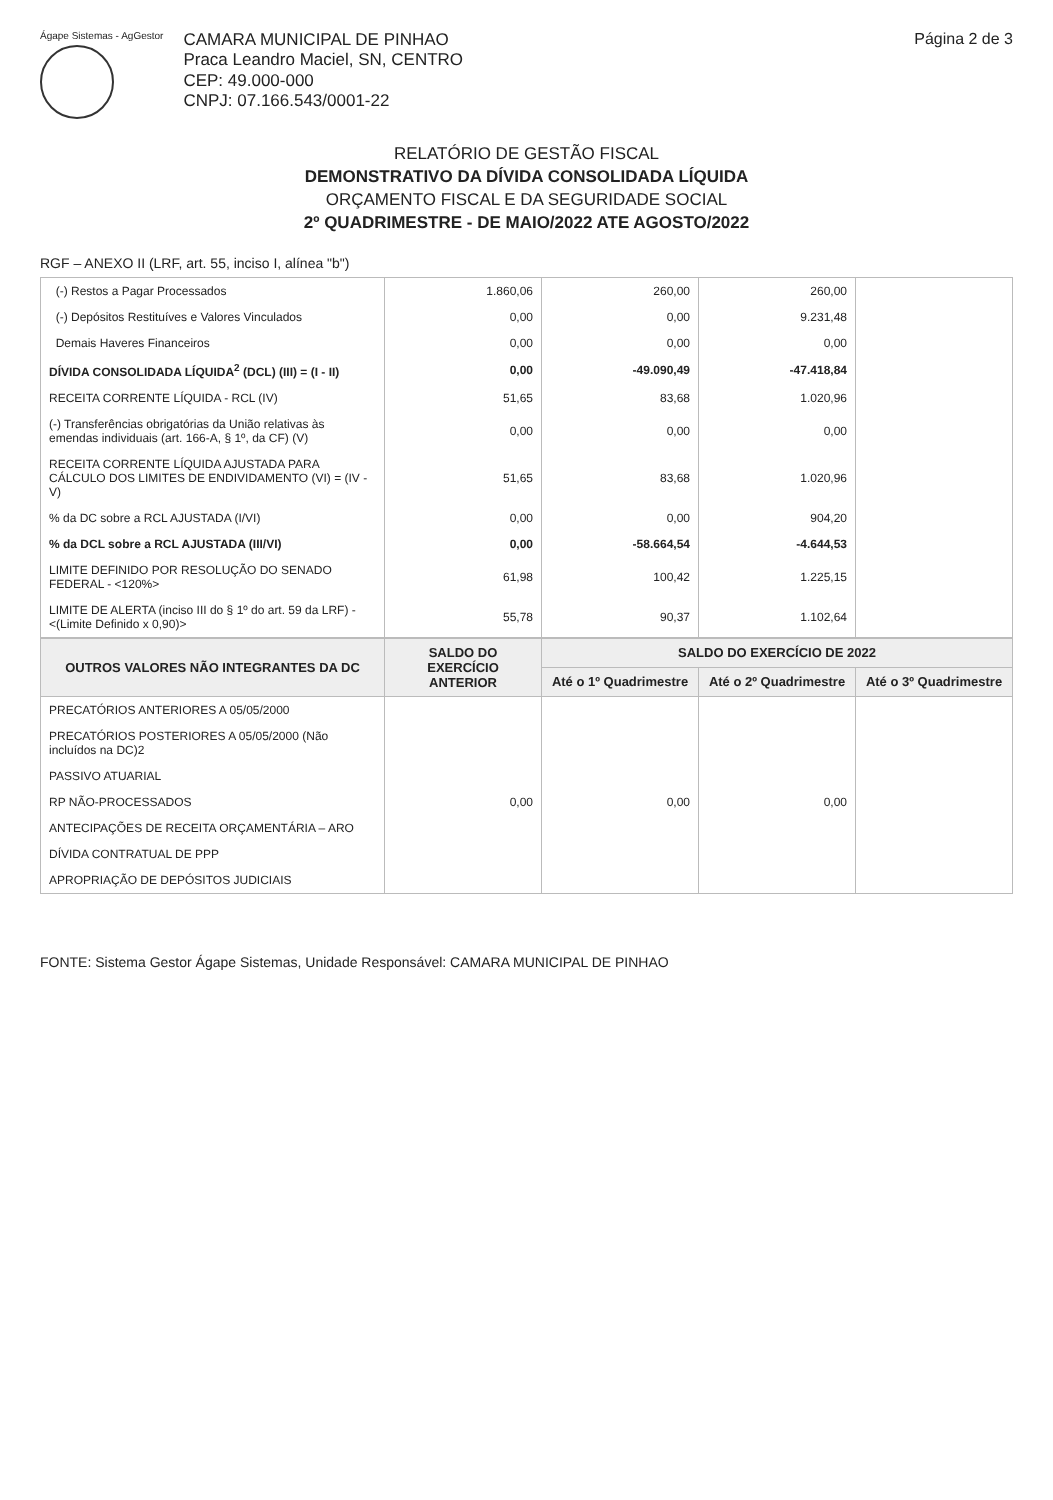Ágape Sistemas - AgGestor
CAMARA MUNICIPAL DE PINHAO
Praca Leandro Maciel, SN, CENTRO
CEP: 49.000-000
CNPJ: 07.166.543/0001-22
Página 2 de 3
RELATÓRIO DE GESTÃO FISCAL
DEMONSTRATIVO DA DÍVIDA CONSOLIDADA LÍQUIDA
ORÇAMENTO FISCAL E DA SEGURIDADE SOCIAL
2º QUADRIMESTRE - DE MAIO/2022 ATE AGOSTO/2022
RGF – ANEXO II (LRF, art. 55, inciso I, alínea "b")
| (-) Restos a Pagar Processados | 1.860,06 | 260,00 | 260,00 | |
| (-) Depósitos Restituíves e Valores Vinculados | 0,00 | 0,00 | 9.231,48 | |
| Demais Haveres Financeiros | 0,00 | 0,00 | 0,00 | |
| DÍVIDA CONSOLIDADA LÍQUIDA<sup>2</sup> (DCL) (III) = (I - II) | 0,00 | -49.090,49 | -47.418,84 | |
| RECEITA CORRENTE LÍQUIDA - RCL (IV) | 51,65 | 83,68 | 1.020,96 | |
| (-) Transferências obrigatórias da União relativas às emendas individuais (art. 166-A, § 1º, da CF) (V) | 0,00 | 0,00 | 0,00 | |
| RECEITA CORRENTE LÍQUIDA AJUSTADA PARA CÁLCULO DOS LIMITES DE ENDIVIDAMENTO (VI) = (IV - V) | 51,65 | 83,68 | 1.020,96 | |
| % da DC sobre a RCL AJUSTADA (I/VI) | 0,00 | 0,00 | 904,20 | |
| % da DCL sobre a RCL AJUSTADA (III/VI) | 0,00 | -58.664,54 | -4.644,53 | |
| LIMITE DEFINIDO POR RESOLUÇÃO DO SENADO FEDERAL - <120%> | 61,98 | 100,42 | 1.225,15 | |
| LIMITE DE ALERTA (inciso III do § 1º do art. 59 da LRF) - <(Limite Definido x 0,90)> | 55,78 | 90,37 | 1.102,64 | |
| OUTROS VALORES NÃO INTEGRANTES DA DC | SALDO DO EXERCÍCIO ANTERIOR | SALDO DO EXERCÍCIO DE 2022 | | |
| --- | --- | --- | --- | --- |
| | | Até o 1º Quadrimestre | Até o 2º Quadrimestre | Até o 3º Quadrimestre |
| PRECATÓRIOS ANTERIORES A 05/05/2000 | | | | |
| PRECATÓRIOS POSTERIORES A 05/05/2000 (Não incluídos na DC)2 | | | | |
| PASSIVO ATUARIAL | | | | |
| RP NÃO-PROCESSADOS | 0,00 | 0,00 | 0,00 | |
| ANTECIPAÇÕES DE RECEITA ORÇAMENTÁRIA – ARO | | | | |
| DÍVIDA CONTRATUAL DE PPP | | | | |
| APROPRIAÇÃO DE DEPÓSITOS JUDICIAIS | | | | |
FONTE: Sistema Gestor Ágape Sistemas, Unidade Responsável: CAMARA MUNICIPAL DE PINHAO